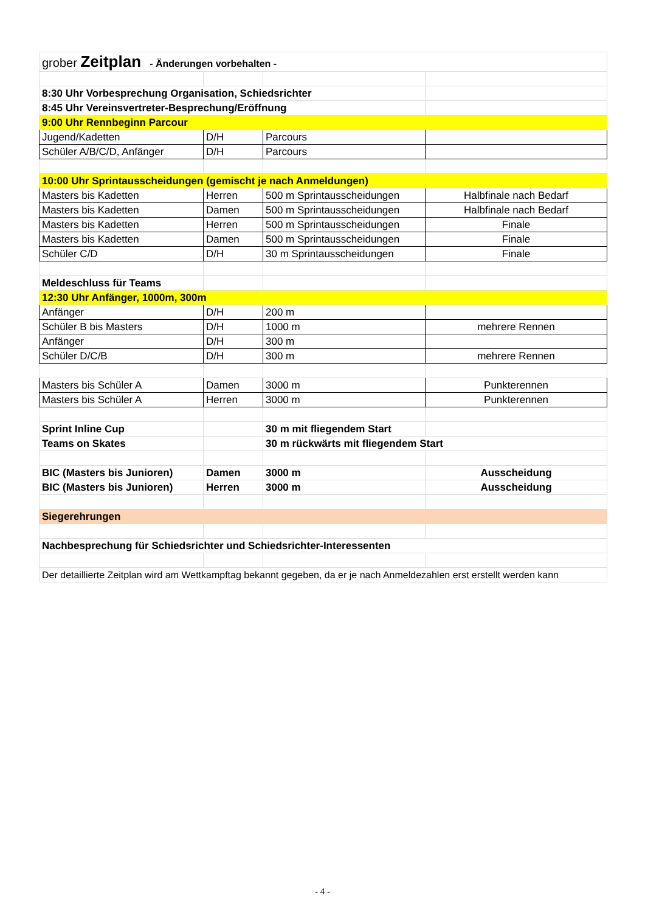| grober Zeitplan - Änderungen vorbehalten - | | | |
| 8:30 Uhr Vorbesprechung Organisation, Schiedsrichter | | | |
| 8:45 Uhr Vereinsvertreter-Besprechung/Eröffnung | | | |
| 9:00 Uhr Rennbeginn Parcour | | | |
| Jugend/Kadetten | D/H | Parcours | |
| Schüler A/B/C/D, Anfänger | D/H | Parcours | |
| 10:00 Uhr Sprintausscheidungen (gemischt je nach Anmeldungen) | | | |
| Masters bis Kadetten | Herren | 500 m Sprintausscheidungen | Halbfinale nach Bedarf |
| Masters bis Kadetten | Damen | 500 m Sprintausscheidungen | Halbfinale nach Bedarf |
| Masters bis Kadetten | Herren | 500 m Sprintausscheidungen | Finale |
| Masters bis Kadetten | Damen | 500 m Sprintausscheidungen | Finale |
| Schüler C/D | D/H | 30 m Sprintausscheidungen | Finale |
| Meldeschluss für Teams | | | |
| 12:30 Uhr Anfänger, 1000m, 300m | | | |
| Anfänger | D/H | 200 m | |
| Schüler B bis Masters | D/H | 1000 m | mehrere Rennen |
| Anfänger | D/H | 300 m | |
| Schüler D/C/B | D/H | 300 m | mehrere Rennen |
| Masters bis Schüler A | Damen | 3000 m | Punkterennen |
| Masters bis Schüler A | Herren | 3000 m | Punkterennen |
| Sprint Inline Cup | | 30 m mit fliegendem Start | |
| Teams on Skates | | 30 m rückwärts mit fliegendem Start | |
| BIC (Masters bis Junioren) | Damen | 3000 m | Ausscheidung |
| BIC (Masters bis Junioren) | Herren | 3000 m | Ausscheidung |
| Siegerehrungen | | | |
| Nachbesprechung für Schiedsrichter und Schiedsrichter-Interessenten | | | |
| Der detaillierte Zeitplan wird am Wettkampftag bekannt gegeben, da er je nach Anmeldezahlen erst erstellt werden kann | | | |
- 4 -